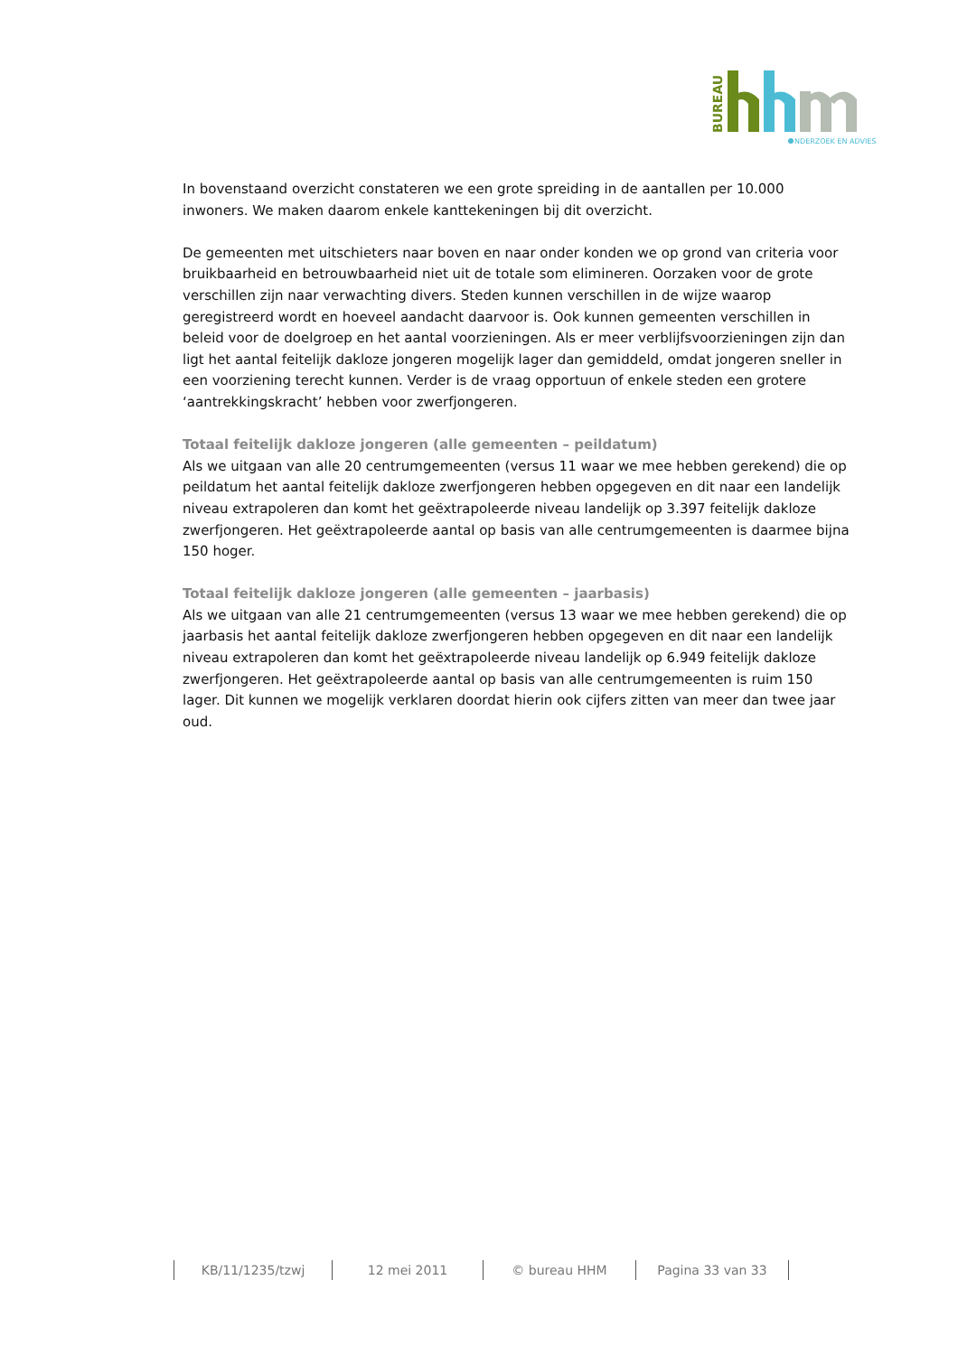BUREAU
NDERZOEK EN ADVIES
In bovenstaand overzicht constateren we een grote spreiding in de aantallen per 10.000 inwoners. We maken daarom enkele kanttekeningen bij dit overzicht.
De gemeenten met uitschieters naar boven en naar onder konden we op grond van criteria voor bruikbaarheid en betrouwbaarheid niet uit de totale som elimineren. Oorzaken voor de grote verschillen zijn naar verwachting divers. Steden kunnen verschillen in de wijze waarop geregistreerd wordt en hoeveel aandacht daarvoor is. Ook kunnen gemeenten verschillen in beleid voor de doelgroep en het aantal voorzieningen. Als er meer verblijfsvoorzieningen zijn dan ligt het aantal feitelijk dakloze jongeren mogelijk lager dan gemiddeld, omdat jongeren sneller in een voorziening terecht kunnen. Verder is de vraag opportuun of enkele steden een grotere ‘aantrekkingskracht’ hebben voor zwerfjongeren.
Totaal feitelijk dakloze jongeren (alle gemeenten – peildatum)
Als we uitgaan van alle 20 centrumgemeenten (versus 11 waar we mee hebben gerekend) die op peildatum het aantal feitelijk dakloze zwerfjongeren hebben opgegeven en dit naar een landelijk niveau extrapoleren dan komt het geëxtrapoleerde niveau landelijk op 3.397 feitelijk dakloze zwerfjongeren. Het geëxtrapoleerde aantal op basis van alle centrumgemeenten is daarmee bijna 150 hoger.
Totaal feitelijk dakloze jongeren (alle gemeenten – jaarbasis)
Als we uitgaan van alle 21 centrumgemeenten (versus 13 waar we mee hebben gerekend) die op jaarbasis het aantal feitelijk dakloze zwerfjongeren hebben opgegeven en dit naar een landelijk niveau extrapoleren dan komt het geëxtrapoleerde niveau landelijk op 6.949 feitelijk dakloze zwerfjongeren. Het geëxtrapoleerde aantal op basis van alle centrumgemeenten is ruim 150 lager. Dit kunnen we mogelijk verklaren doordat hierin ook cijfers zitten van meer dan twee jaar oud.
KB/11/1235/tzwj 12 mei 2011 © bureau HHM Pagina 33 van 33